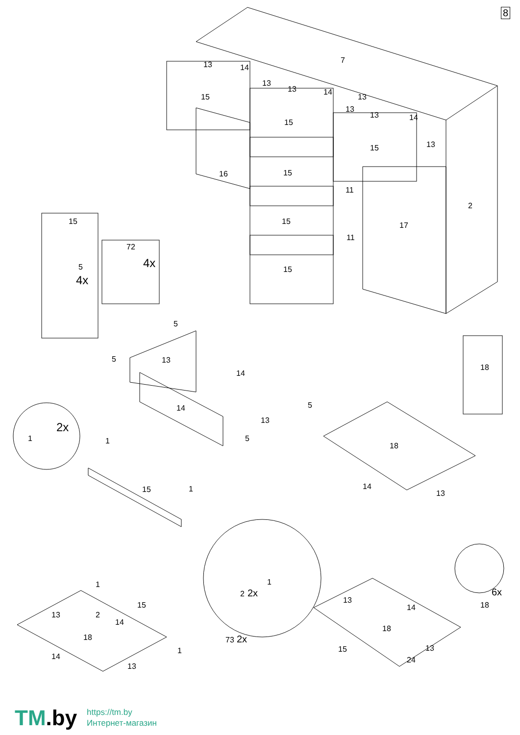8
7
13
14
13
13
14
13
13
13
14
15
15
15
13
16
15
11
2
15
11
17
15
15
5
4x
72
4x
5
5
13
14
14
13
5
5
2x
1
1
15
1
18
18
14
13
1
15
2
13
14
18
14
13
1
1
2
2x
73
2x
13
14
18
15
13
24
6x
18
TM.by
https://tm.by
Интернет-магазин